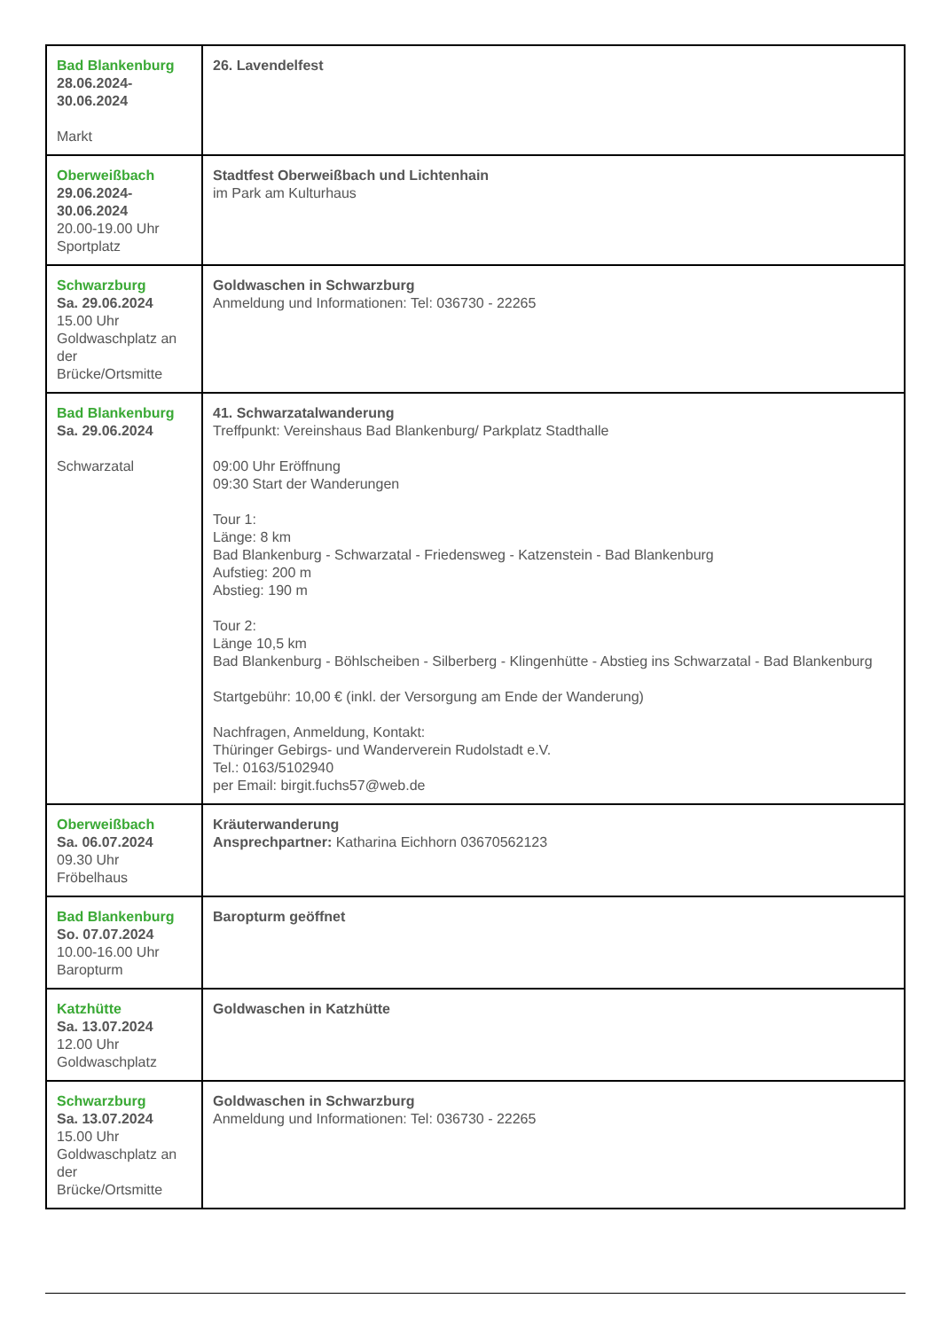| Bad Blankenburg 28.06.2024- 30.06.2024 Markt | 26. Lavendelfest |
| Oberweißbach 29.06.2024- 30.06.2024 20.00-19.00 Uhr Sportplatz | Stadtfest Oberweißbach und Lichtenhain im Park am Kulturhaus |
| Schwarzburg Sa. 29.06.2024 15.00 Uhr Goldwaschplatz an der Brücke/Ortsmitte | Goldwaschen in Schwarzburg Anmeldung und Informationen: Tel: 036730 - 22265 |
| Bad Blankenburg Sa. 29.06.2024 Schwarzatal | 41. Schwarzatalwanderung Treffpunkt: Vereinshaus Bad Blankenburg/ Parkplatz Stadthalle 09:00 Uhr Eröffnung 09:30 Start der Wanderungen Tour 1: Länge: 8 km Bad Blankenburg - Schwarzatal - Friedensweg - Katzenstein - Bad Blankenburg Aufstieg: 200 m Abstieg: 190 m Tour 2: Länge 10,5 km Bad Blankenburg - Böhlscheiben - Silberberg - Klingenhütte - Abstieg ins Schwarzatal - Bad Blankenburg Startgebühr: 10,00 € (inkl. der Versorgung am Ende der Wanderung) Nachfragen, Anmeldung, Kontakt: Thüringer Gebirgs- und Wanderverein Rudolstadt e.V. Tel.: 0163/5102940 per Email: birgit.fuchs57@web.de |
| Oberweißbach Sa. 06.07.2024 09.30 Uhr Fröbelhaus | Kräuterwanderung Ansprechpartner: Katharina Eichhorn 03670562123 |
| Bad Blankenburg So. 07.07.2024 10.00-16.00 Uhr Baropturm | Baropturm geöffnet |
| Katzhütte Sa. 13.07.2024 12.00 Uhr Goldwaschplatz | Goldwaschen in Katzhütte |
| Schwarzburg Sa. 13.07.2024 15.00 Uhr Goldwaschplatz an der Brücke/Ortsmitte | Goldwaschen in Schwarzburg Anmeldung und Informationen: Tel: 036730 - 22265 |